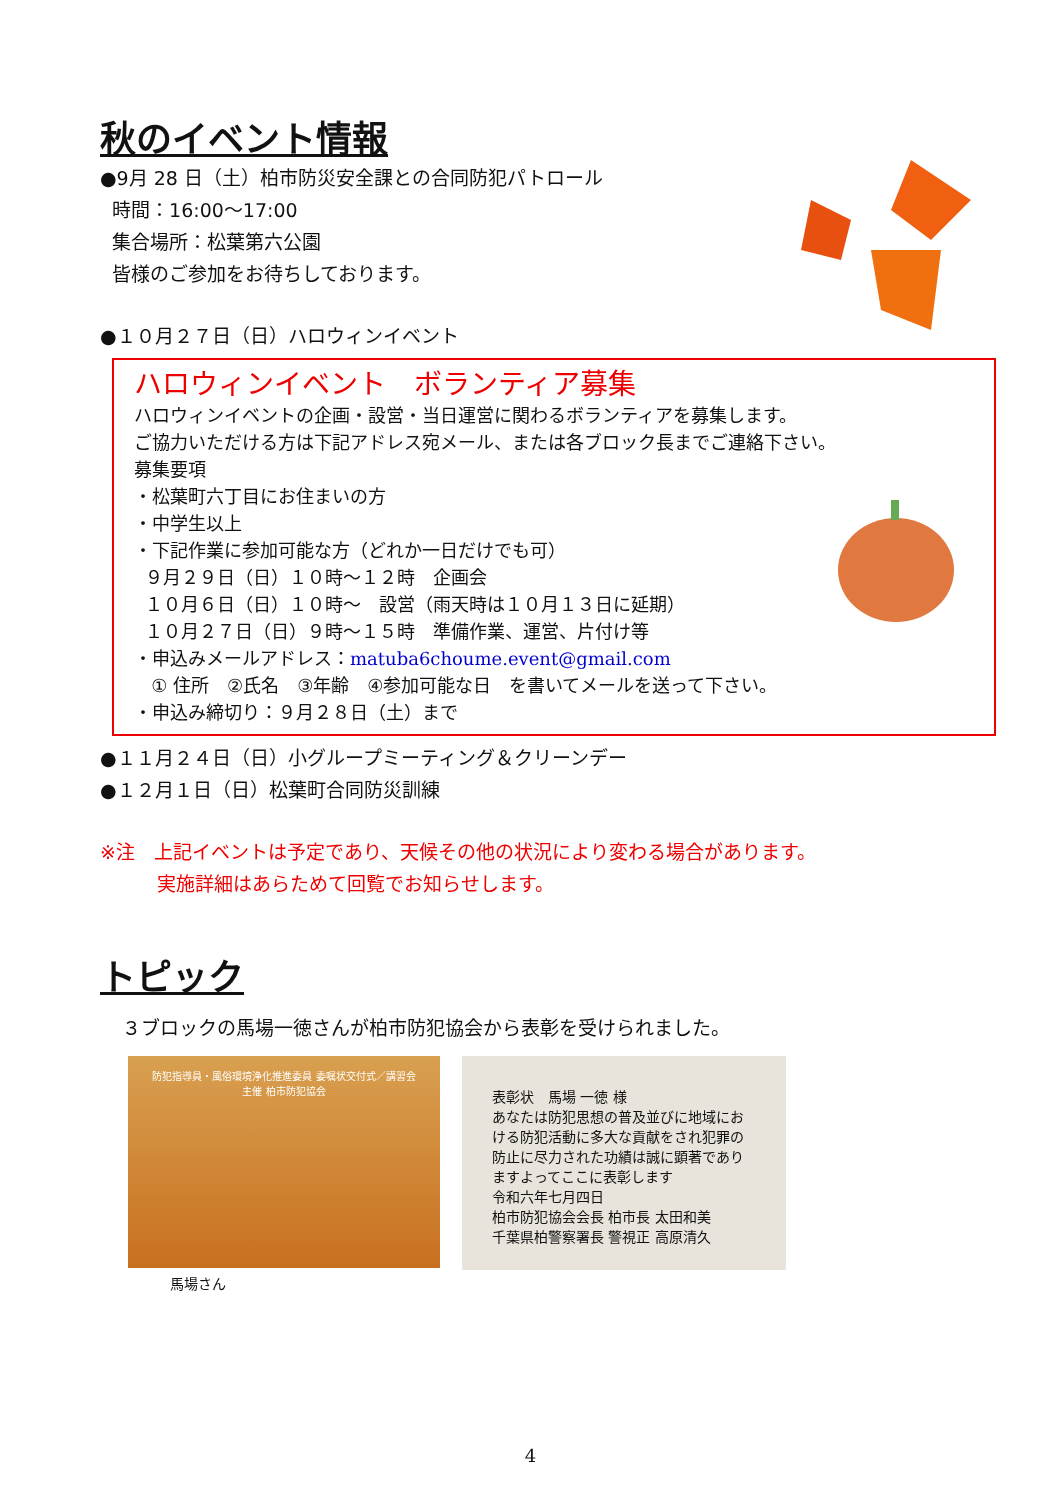秋のイベント情報
●9月 28 日（土）柏市防災安全課との合同防犯パトロール
時間：16:00～17:00
集合場所：松葉第六公園
皆様のご参加をお待ちしております。
●１０月２７日（日）ハロウィンイベント
ハロウィンイベント　ボランティア募集
ハロウィンイベントの企画・設営・当日運営に関わるボランティアを募集します。
ご協力いただける方は下記アドレス宛メール、または各ブロック長までご連絡下さい。
募集要項
・松葉町六丁目にお住まいの方
・中学生以上
・下記作業に参加可能な方（どれか一日だけでも可）
９月２９日（日）１０時～１２時　企画会
１０月６日（日）１０時～　設営（雨天時は１０月１３日に延期）
１０月２７日（日）９時～１５時　準備作業、運営、片付け等
・申込みメールアドレス：matuba6choume.event@gmail.com
① 住所　②氏名　③年齢　④参加可能な日　を書いてメールを送って下さい。
・申込み締切り：９月２８日（土）まで
●１１月２４日（日）小グループミーティング＆クリーンデー
●１２月１日（日）松葉町合同防災訓練
※注　上記イベントは予定であり、天候その他の状況により変わる場合があります。
　　　実施詳細はあらためて回覧でお知らせします。
トピック
３ブロックの馬場一徳さんが柏市防犯協会から表彰を受けられました。
防犯指導員・風俗環境浄化推進委員 委嘱状交付式／講習会
主催 柏市防犯協会
馬場さん
表彰状　馬場 一徳 様
あなたは防犯思想の普及並びに地域における防犯活動に多大な貢献をされ犯罪の防止に尽力された功績は誠に顕著でありますよってここに表彰します
令和六年七月四日
柏市防犯協会会長 柏市長 太田和美
千葉県柏警察署長 警視正 高原清久
4